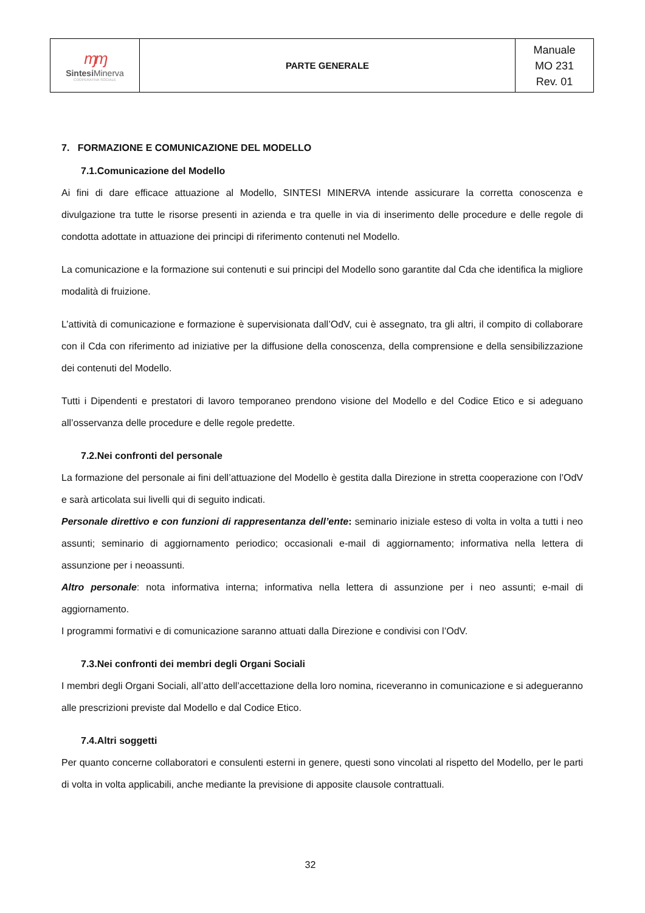| ɱɱ Sintesi Minerva COOPERATIVA SOCIALE | PARTE GENERALE | Manuale MO 231 Rev. 01 |
7. FORMAZIONE E COMUNICAZIONE DEL MODELLO
7.1.Comunicazione del Modello
Ai fini di dare efficace attuazione al Modello, SINTESI MINERVA intende assicurare la corretta conoscenza e divulgazione tra tutte le risorse presenti in azienda e tra quelle in via di inserimento delle procedure e delle regole di condotta adottate in attuazione dei principi di riferimento contenuti nel Modello.
La comunicazione e la formazione sui contenuti e sui principi del Modello sono garantite dal Cda che identifica la migliore modalità di fruizione.
L’attività di comunicazione e formazione è supervisionata dall’OdV, cui è assegnato, tra gli altri, il compito di collaborare con il Cda con riferimento ad iniziative per la diffusione della conoscenza, della comprensione e della sensibilizzazione dei contenuti del Modello.
Tutti i Dipendenti e prestatori di lavoro temporaneo prendono visione del Modello e del Codice Etico e si adeguano all’osservanza delle procedure e delle regole predette.
7.2.Nei confronti del personale
La formazione del personale ai fini dell’attuazione del Modello è gestita dalla Direzione in stretta cooperazione con l’OdV e sarà articolata sui livelli qui di seguito indicati.
Personale direttivo e con funzioni di rappresentanza dell’ente: seminario iniziale esteso di volta in volta a tutti i neo assunti; seminario di aggiornamento periodico; occasionali e-mail di aggiornamento; informativa nella lettera di assunzione per i neoassunti.
Altro personale: nota informativa interna; informativa nella lettera di assunzione per i neo assunti; e-mail di aggiornamento.
I programmi formativi e di comunicazione saranno attuati dalla Direzione e condivisi con l’OdV.
7.3.Nei confronti dei membri degli Organi Sociali
I membri degli Organi Sociali, all’atto dell’accettazione della loro nomina, riceveranno in comunicazione e si adegueranno alle prescrizioni previste dal Modello e dal Codice Etico.
7.4.Altri soggetti
Per quanto concerne collaboratori e consulenti esterni in genere, questi sono vincolati al rispetto del Modello, per le parti di volta in volta applicabili, anche mediante la previsione di apposite clausole contrattuali.
32